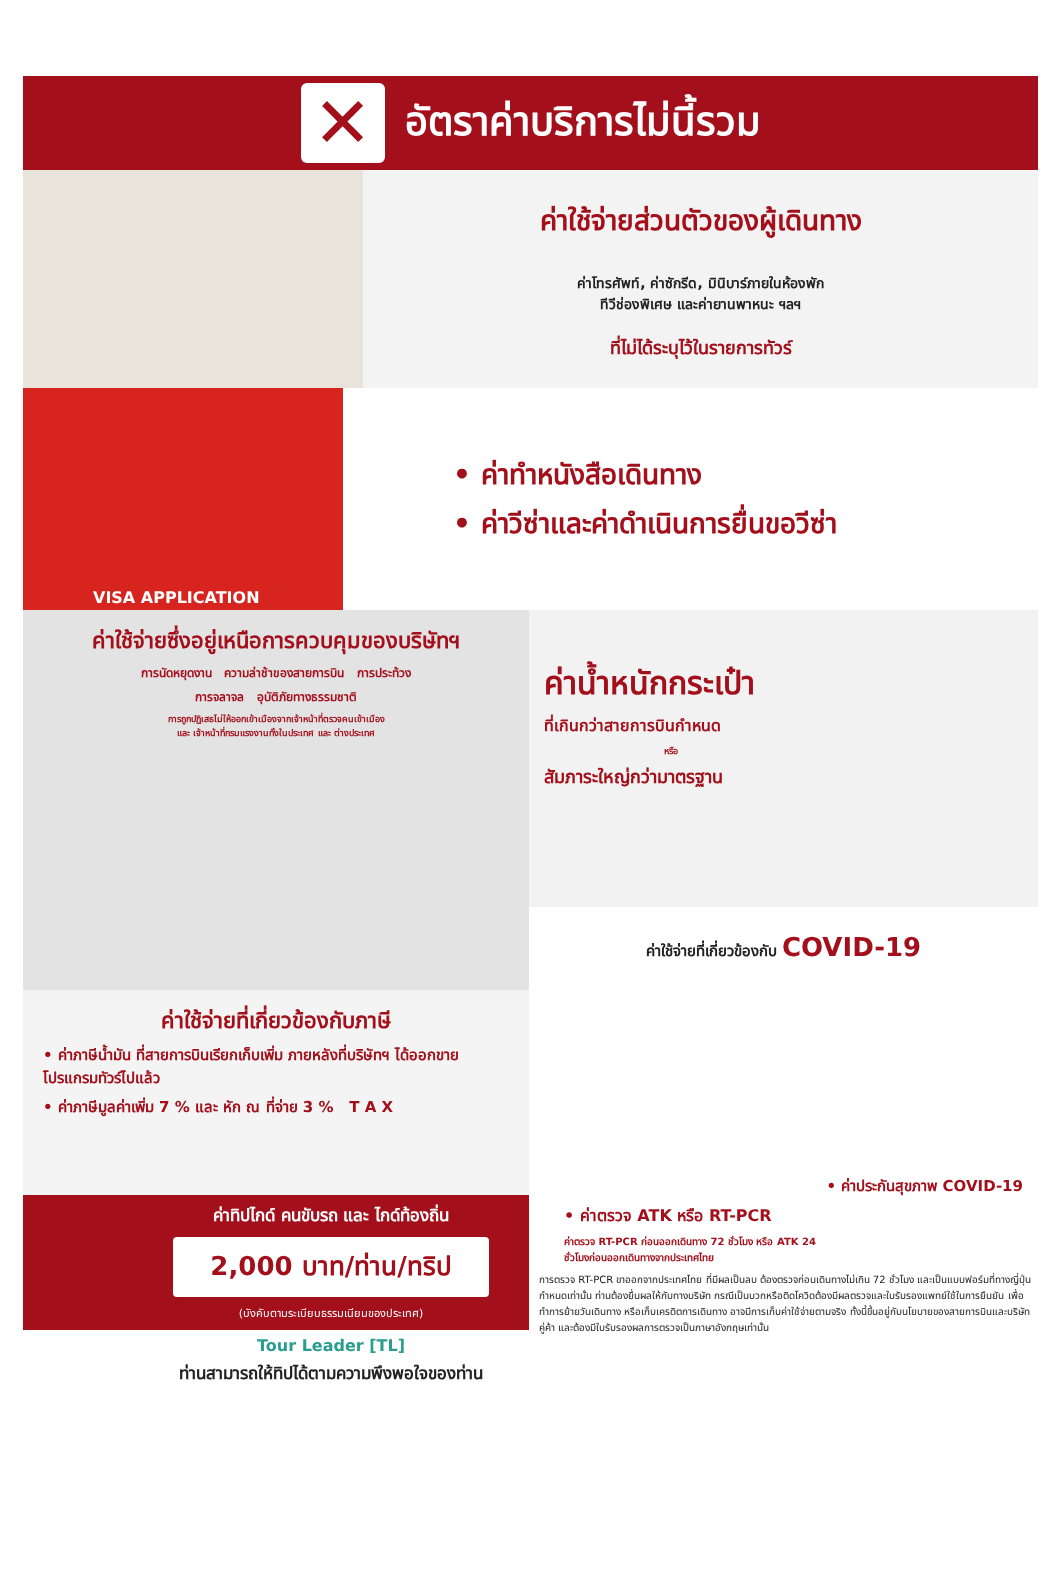✕
อัตราค่าบริการไม่นี้รวม
ค่าใช้จ่ายส่วนตัวของผู้เดินทาง
ค่าโทรศัพท์, ค่าซักรีด, มินิบาร์ภายในห้องพัก
ทีวีช่องพิเศษ และค่ายานพาหนะ ฯลฯ
ที่ไม่ได้ระบุไว้ในรายการทัวร์
VISA APPLICATION
• ค่าทำหนังสือเดินทาง
• ค่าวีซ่าและค่าดำเนินการยื่นขอวีซ่า
ค่าใช้จ่ายซึ่งอยู่เหนือการควบคุมของบริษัทฯ
การนัดหยุดงาน ความล่าช้าของสายการบิน การประท้วง
การจลาจล อุบัติภัยทางธรรมชาติ
การถูกปฏิเสธไม่ให้ออกเข้าเมืองจากเจ้าหน้าที่ตรวจคนเข้าเมือง
และ เจ้าหน้าที่กรมแรงงานทั้งในประเทศ และ ต่างประเทศ
ค่าใช้จ่ายที่เกี่ยวข้องกับภาษี
• ค่าภาษีน้ำมัน ที่สายการบินเรียกเก็บเพิ่ม ภายหลังที่บริษัทฯ ได้ออกขายโปรแกรมทัวร์ไปแล้ว
• ค่าภาษีมูลค่าเพิ่ม 7 % และ หัก ณ ที่จ่าย 3 % T A X
ค่าทิปไกด์ คนขับรถ และ ไกด์ท้องถิ่น
2,000 บาท/ท่าน/ทริป
(บังคับตามระเบียบธรรมเนียมของประเทศ)
Tour Leader [TL]
ท่านสามารถให้ทิปได้ตามความพึงพอใจของท่าน
ค่าน้ำหนักกระเป๋า
ที่เกินกว่าสายการบินกำหนด
หรือ
สัมภาระใหญ่กว่ามาตรฐาน
ค่าใช้จ่ายที่เกี่ยวข้องกับ COVID-19
• ค่าประกันสุขภาพ COVID-19
• ค่าตรวจ ATK หรือ RT-PCR
ค่าตรวจ RT-PCR ก่อนออกเดินทาง 72 ชั่วโมง หรือ ATK 24
ชั่วโมงก่อนออกเดินทางจากประเทศไทย
การตรวจ RT-PCR ขาออกจากประเทศไทย ที่มีผลเป็นลบ ต้องตรวจก่อนเดินทางไม่เกิน 72 ชั่วโมง และเป็นแบบฟอร์มที่ทางญี่ปุ่นกำหนดเท่านั้น ท่านต้องยื่นผลให้กับทางบริษัท กรณีเป็นบวกหรือติดโควิดต้องมีผลตรวจและใบรับรองแพทย์ใช้ในการยืนยัน เพื่อทำการย้ายวันเดินทาง หรือเก็บเครดิตการเดินทาง อาจมีการเก็บค่าใช้จ่ายตามจริง ทั้งนี้ขึ้นอยู่กับนโยบายของสายการบินและบริษัทคู่ค้า และต้องมีใบรับรองผลการตรวจเป็นภาษาอังกฤษเท่านั้น